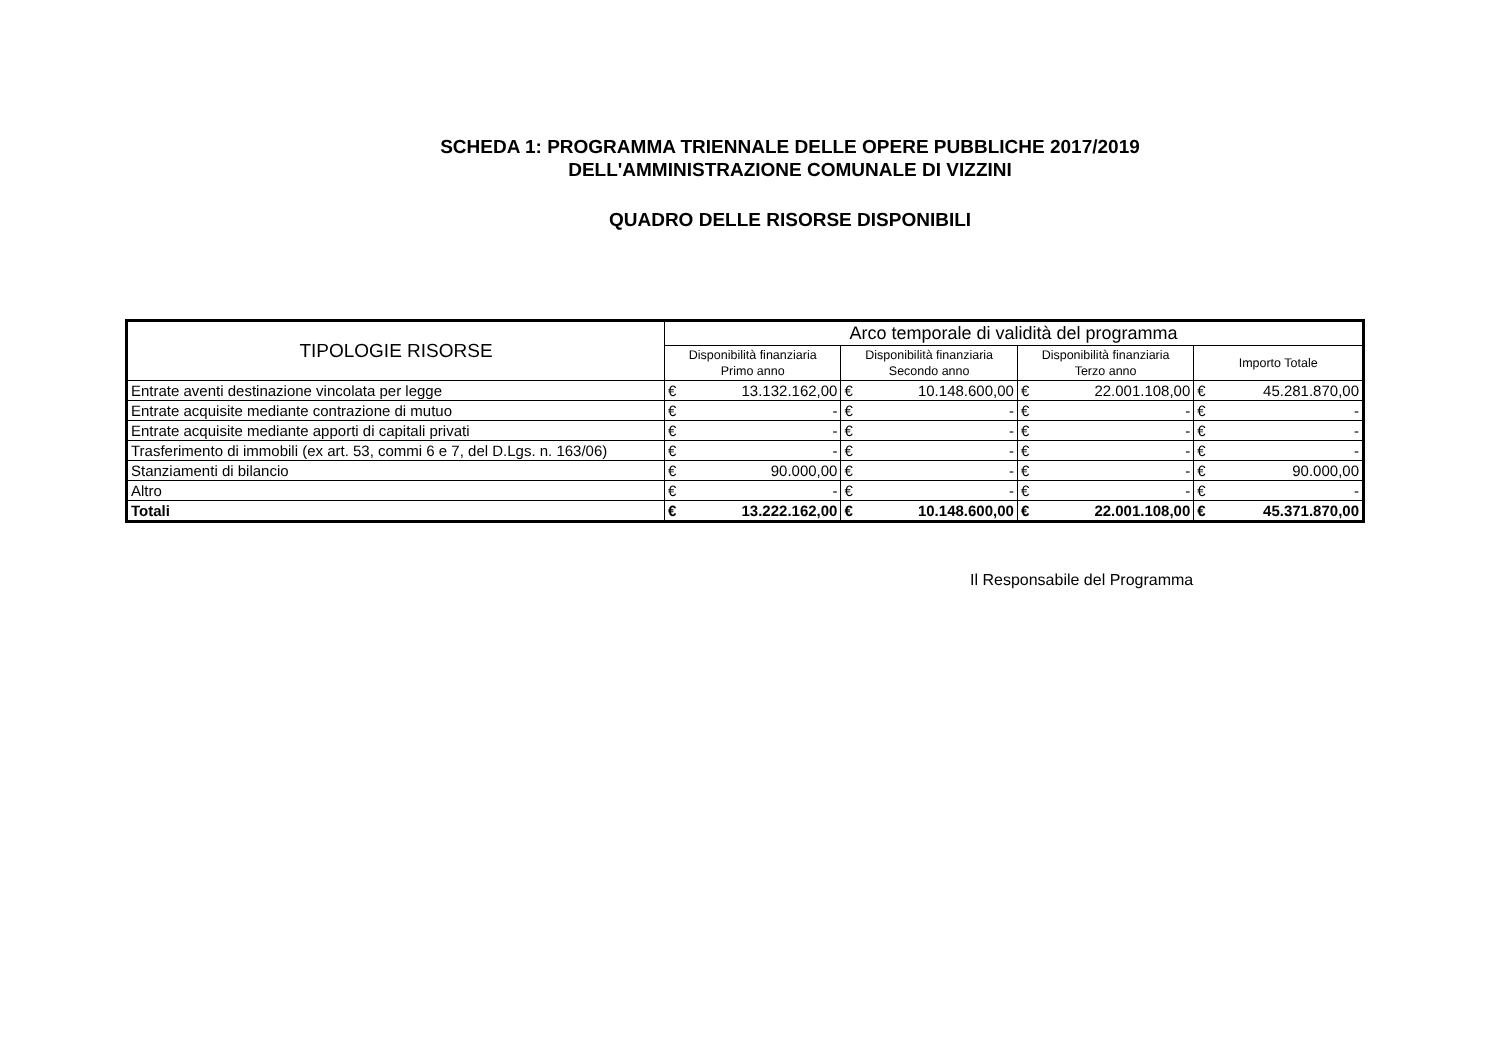SCHEDA 1: PROGRAMMA TRIENNALE DELLE OPERE PUBBLICHE 2017/2019
DELL'AMMINISTRAZIONE COMUNALE DI VIZZINI
QUADRO DELLE RISORSE DISPONIBILI
| TIPOLOGIE RISORSE | Arco temporale di validità del programma | | | | | | | |
| --- | --- | --- | --- | --- | --- | --- | --- | --- |
| | Disponibilità finanziaria Primo anno | | Disponibilità finanziaria Secondo anno | | Disponibilità finanziaria Terzo anno | | Importo Totale | |
| Entrate aventi destinazione vincolata per legge | € | 13.132.162,00 | € | 10.148.600,00 | € | 22.001.108,00 | € | 45.281.870,00 |
| Entrate acquisite mediante contrazione di mutuo | € | - | € | - | € | - | € | - |
| Entrate acquisite mediante apporti di capitali privati | € | - | € | - | € | - | € | - |
| Trasferimento di immobili (ex art. 53, commi 6 e 7, del D.Lgs. n. 163/06) | € | - | € | - | € | - | € | - |
| Stanziamenti di bilancio | € | 90.000,00 | € | - | € | - | € | 90.000,00 |
| Altro | € | - | € | - | € | - | € | - |
| Totali | € | 13.222.162,00 | € | 10.148.600,00 | € | 22.001.108,00 | € | 45.371.870,00 |
Il Responsabile del Programma